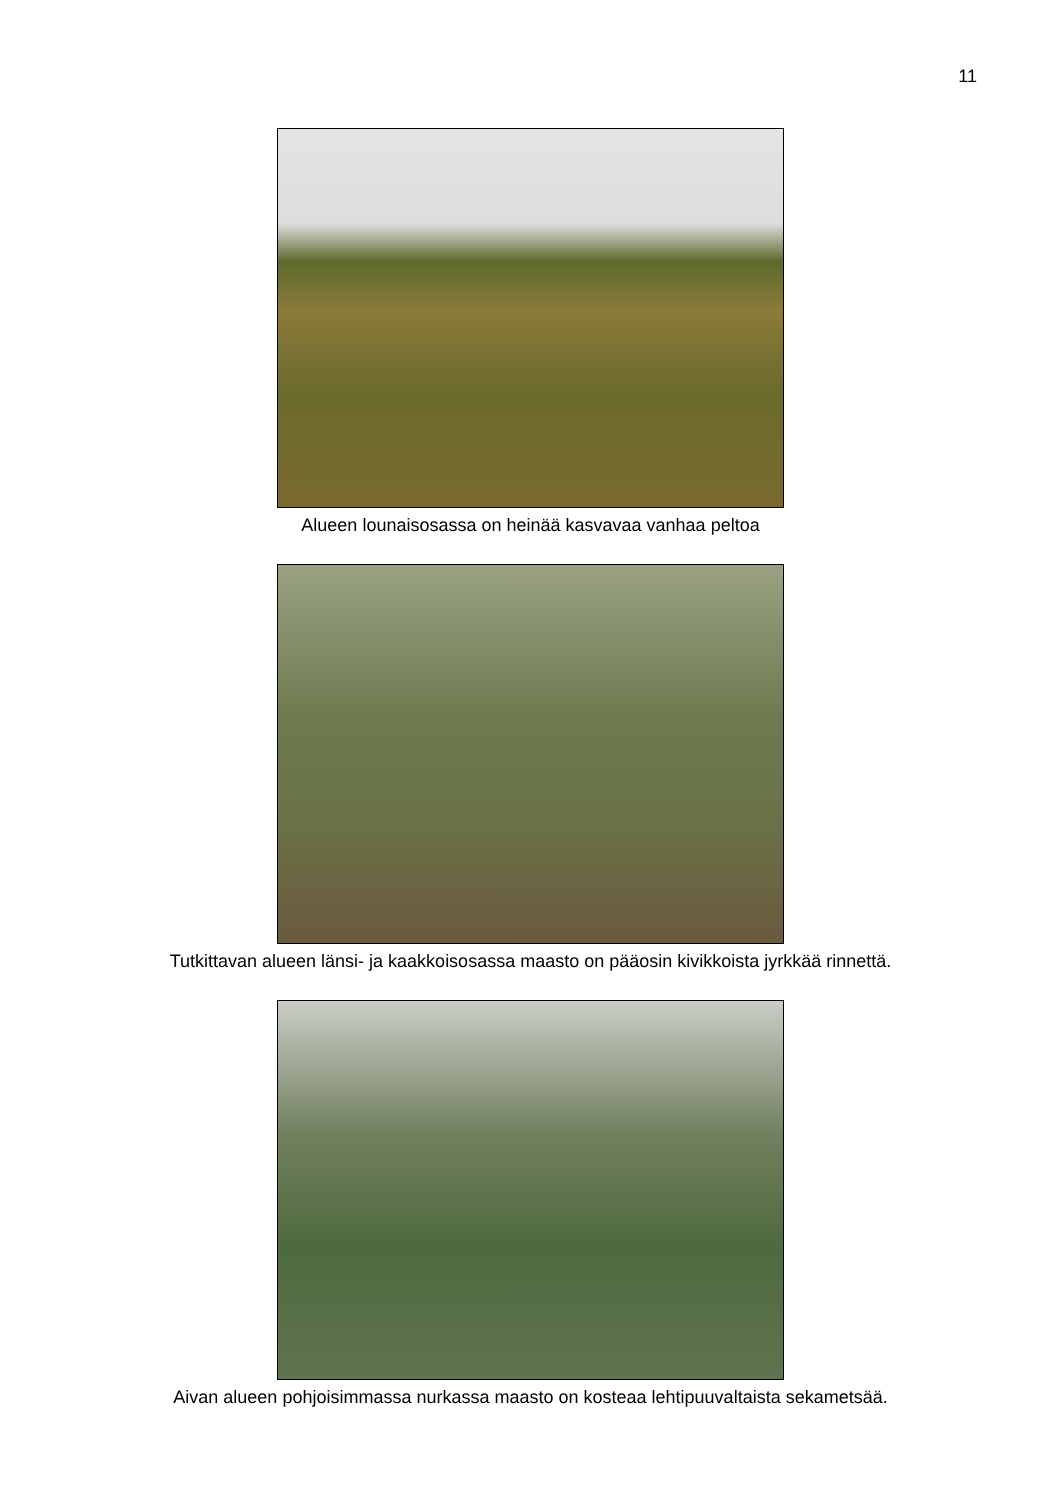11
Alueen lounaisosassa on heinää kasvavaa vanhaa peltoa
Tutkittavan alueen länsi- ja kaakkoisosassa maasto on pääosin kivikkoista jyrkkää rinnettä.
Aivan alueen pohjoisimmassa nurkassa maasto on kosteaa lehtipuuvaltaista sekametsää.